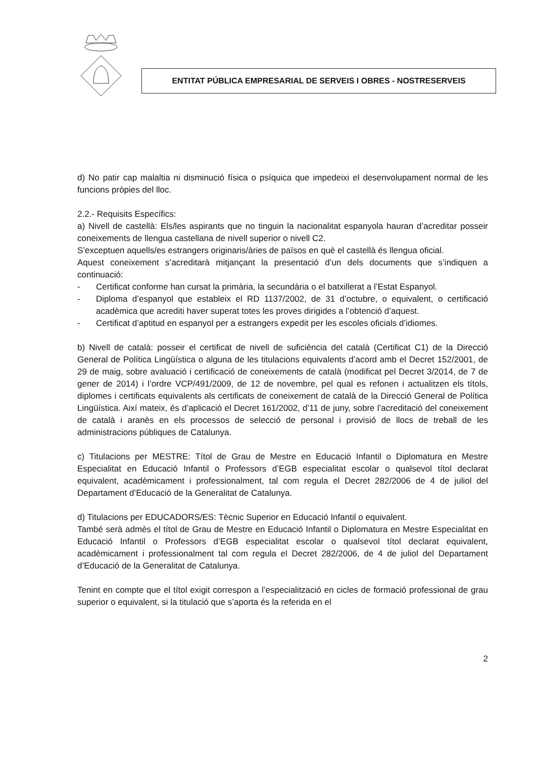ENTITAT PÚBLICA EMPRESARIAL DE SERVEIS I OBRES - NOSTRESERVEIS
d) No patir cap malaltia ni disminució física o psíquica que impedeixi el desenvolupament normal de les funcions pròpies del lloc.
2.2.- Requisits Específics:
a) Nivell de castellà: Els/les aspirants que no tinguin la nacionalitat espanyola hauran d’acreditar posseir coneixements de llengua castellana de nivell superior o nivell C2.
S’exceptuen aquells/es estrangers originaris/àries de països en què el castellà és llengua oficial.
Aquest coneixement s’acreditarà mitjançant la presentació d’un dels documents que s’indiquen a continuació:
- Certificat conforme han cursat la primària, la secundària o el batxillerat a l’Estat Espanyol.
- Diploma d’espanyol que estableix el RD 1137/2002, de 31 d’octubre, o equivalent, o certificació acadèmica que acrediti haver superat totes les proves dirigides a l’obtenció d’aquest.
- Certificat d’aptitud en espanyol per a estrangers expedit per les escoles oficials d’idiomes.
b) Nivell de català: posseir el certificat de nivell de suficiència del català (Certificat C1) de la Direcció General de Política Lingüística o alguna de les titulacions equivalents d’acord amb el Decret 152/2001, de 29 de maig, sobre avaluació i certificació de coneixements de català (modificat pel Decret 3/2014, de 7 de gener de 2014) i l’ordre VCP/491/2009, de 12 de novembre, pel qual es refonen i actualitzen els títols, diplomes i certificats equivalents als certificats de coneixement de català de la Direcció General de Política Lingüística. Així mateix, és d’aplicació el Decret 161/2002, d’11 de juny, sobre l’acreditació del coneixement de català i aranès en els processos de selecció de personal i provisió de llocs de treball de les administracions públiques de Catalunya.
c) Titulacions per MESTRE: Títol de Grau de Mestre en Educació Infantil o Diplomatura en Mestre Especialitat en Educació Infantil o Professors d’EGB especialitat escolar o qualsevol títol declarat equivalent, acadèmicament i professionalment, tal com regula el Decret 282/2006 de 4 de juliol del Departament d’Educació de la Generalitat de Catalunya.
d) Titulacions per EDUCADORS/ES: Tècnic Superior en Educació Infantil o equivalent.
També serà admès el títol de Grau de Mestre en Educació Infantil o Diplomatura en Mestre Especialitat en Educació Infantil o Professors d’EGB especialitat escolar o qualsevol títol declarat equivalent, acadèmicament i professionalment tal com regula el Decret 282/2006, de 4 de juliol del Departament d’Educació de la Generalitat de Catalunya.
Tenint en compte que el títol exigit correspon a l’especialització en cicles de formació professional de grau superior o equivalent, si la titulació que s’aporta és la referida en el
2